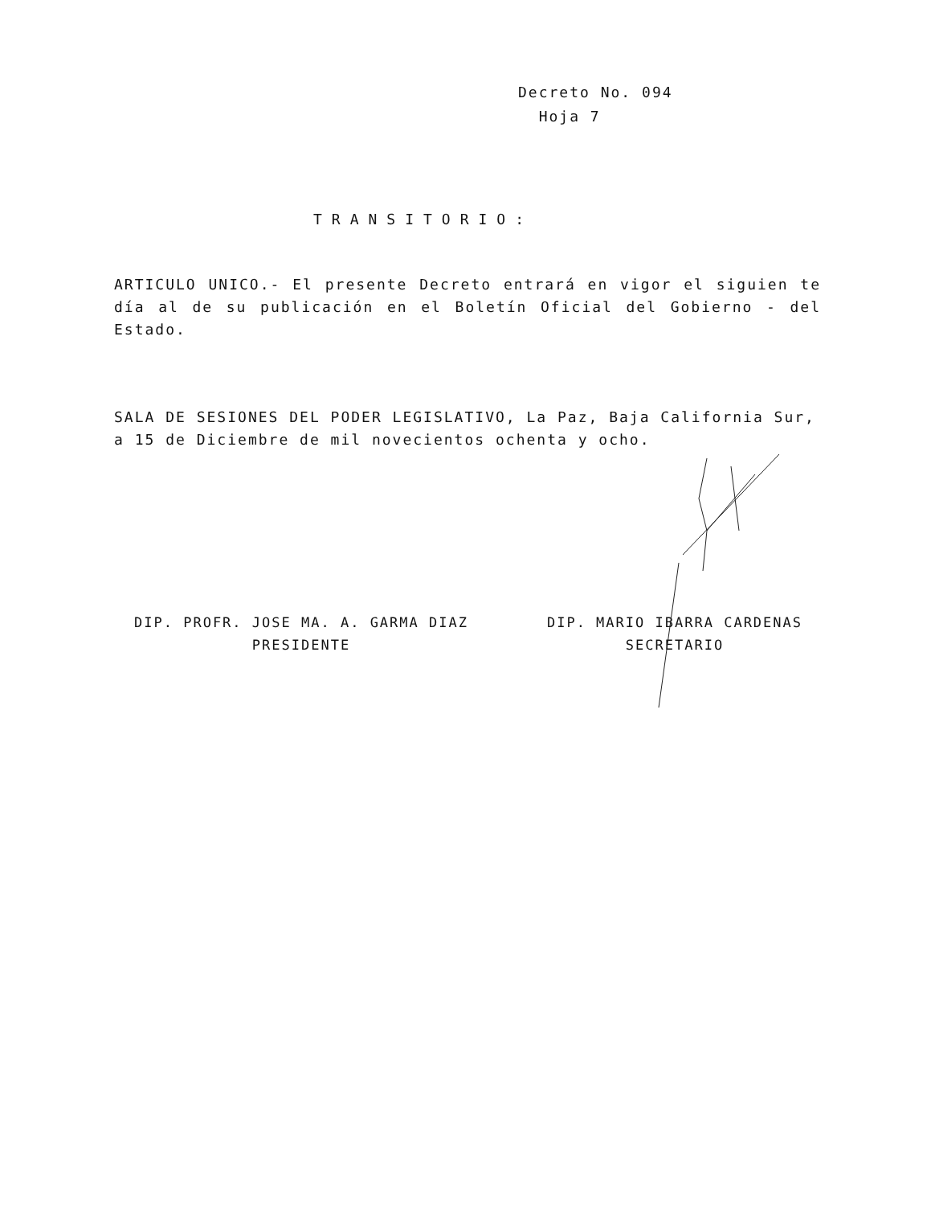Decreto No. 094
Hoja 7
TRANSITORIO:
ARTICULO UNICO.- El presente Decreto entrará en vigor el siguien te día al de su publicación en el Boletín Oficial del Gobierno - del Estado.
SALA DE SESIONES DEL PODER LEGISLATIVO, La Paz, Baja California Sur, a 15 de Diciembre de mil novecientos ochenta y ocho.
DIP. PROFR. JOSE MA. A. GARMA DIAZ
PRESIDENTE
DIP. MARIO IBARRA CARDENAS
SECRETARIO